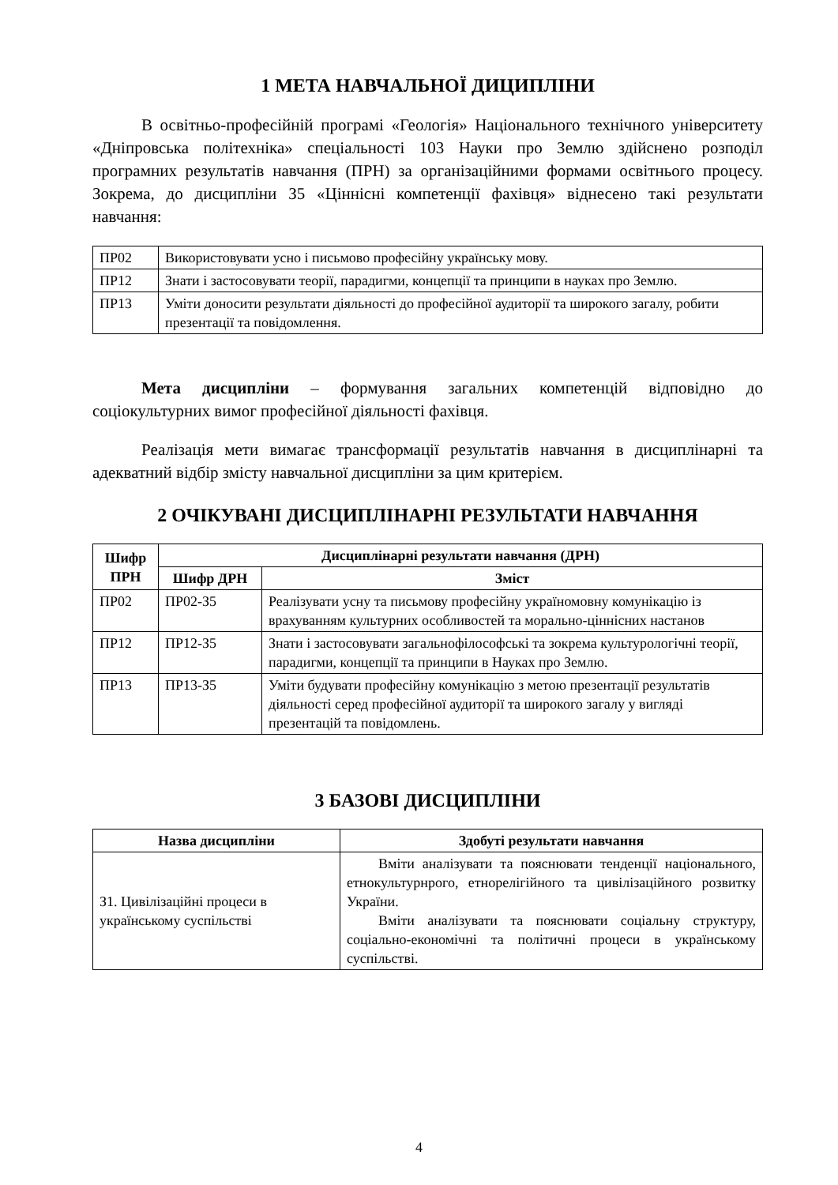1 МЕТА НАВЧАЛЬНОЇ ДИЦИПЛІНИ
В освітньо-професійній програмі «Геологія» Національного технічного університету «Дніпровська політехніка» спеціальності 103 Науки про Землю здійснено розподіл програмних результатів навчання (ПРН) за організаційними формами освітнього процесу. Зокрема, до дисципліни З5 «Ціннісні компетенції фахівця» віднесено такі результати навчання:
| ПР02 | Використовувати усно і письмово професійну українську мову. |
| ПР12 | Знати і застосовувати теорії, парадигми, концепції та принципи в науках про Землю. |
| ПР13 | Уміти доносити результати діяльності до професійної аудиторії та широкого загалу, робити презентації та повідомлення. |
Мета дисципліни – формування загальних компетенцій відповідно до соціокультурних вимог професійної діяльності фахівця.
Реалізація мети вимагає трансформації результатів навчання в дисциплінарні та адекватний відбір змісту навчальної дисципліни за цим критерієм.
2 ОЧІКУВАНІ ДИСЦИПЛІНАРНІ РЕЗУЛЬТАТИ НАВЧАННЯ
| Шифр ПРН | Дисциплінарні результати навчання (ДРН) | |
| --- | --- | --- |
| | Шифр ДРН | Зміст |
| ПР02 | ПР02-З5 | Реалізувати усну та письмову професійну україномовну комунікацію із врахуванням культурних особливостей та морально-ціннісних настанов |
| ПР12 | ПР12-З5 | Знати і застосовувати загальнофілософські та зокрема культурологічні теорії, парадигми, концепції та принципи в Науках про Землю. |
| ПР13 | ПР13-З5 | Уміти будувати професійну комунікацію з метою презентації результатів діяльності серед професійної аудиторії та широкого загалу у вигляді презентацій та повідомлень. |
3 БАЗОВІ ДИСЦИПЛІНИ
| Назва дисципліни | Здобуті результати навчання |
| --- | --- |
| З1. Цивілізаційні процеси в українському суспільстві | Вміти аналізувати та пояснювати тенденції національного, етнокультурнрого, етнорелігійного та цивілізаційного розвитку України. Вміти аналізувати та пояснювати соціальну структуру, соціально-економічні та політичні процеси в українському суспільстві. |
4